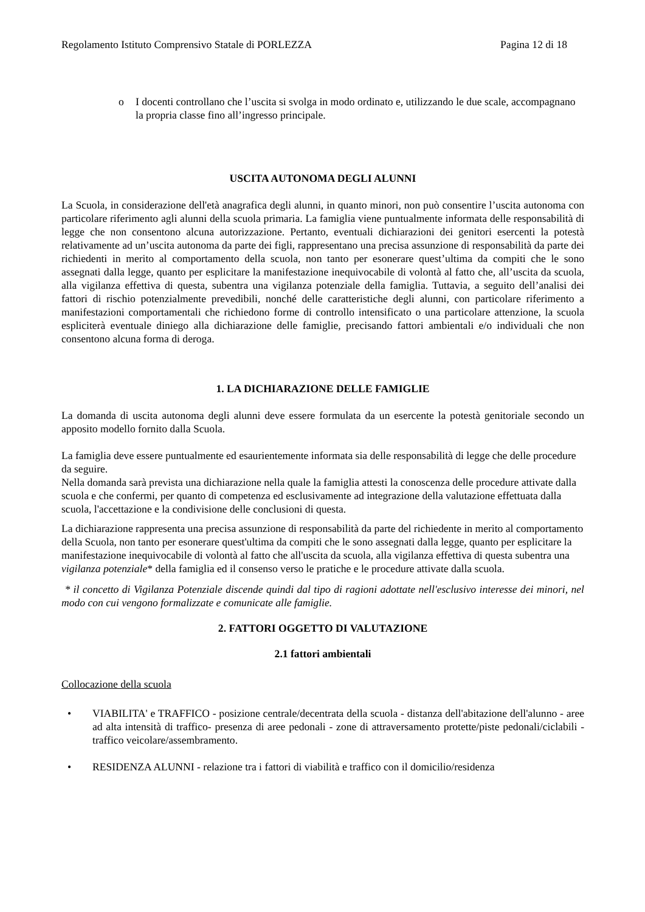Regolamento Istituto Comprensivo Statale di PORLEZZA Pagina 12 di 18
o I docenti controllano che l’uscita si svolga in modo ordinato e, utilizzando le due scale, accompagnano la propria classe fino all’ingresso principale.
USCITA AUTONOMA DEGLI ALUNNI
La Scuola, in considerazione dell'età anagrafica degli alunni, in quanto minori, non può consentire l’uscita autonoma con particolare riferimento agli alunni della scuola primaria. La famiglia viene puntualmente informata delle responsabilità di legge che non consentono alcuna autorizzazione. Pertanto, eventuali dichiarazioni dei genitori esercenti la potestà relativamente ad un’uscita autonoma da parte dei figli, rappresentano una precisa assunzione di responsabilità da parte dei richiedenti in merito al comportamento della scuola, non tanto per esonerare quest’ultima da compiti che le sono assegnati dalla legge, quanto per esplicitare la manifestazione inequivocabile di volontà al fatto che, all’uscita da scuola, alla vigilanza effettiva di questa, subentra una vigilanza potenziale della famiglia. Tuttavia, a seguito dell’analisi dei fattori di rischio potenzialmente prevedibili, nonché delle caratteristiche degli alunni, con particolare riferimento a manifestazioni comportamentali che richiedono forme di controllo intensificato o una particolare attenzione, la scuola espliciterà eventuale diniego alla dichiarazione delle famiglie, precisando fattori ambientali e/o individuali che non consentono alcuna forma di deroga.
1. LA DICHIARAZIONE DELLE FAMIGLIE
La domanda di uscita autonoma degli alunni deve essere formulata da un esercente la potestà genitoriale secondo un apposito modello fornito dalla Scuola.
La famiglia deve essere puntualmente ed esaurientemente informata sia delle responsabilità di legge che delle procedure da seguire.
Nella domanda sarà prevista una dichiarazione nella quale la famiglia attesti la conoscenza delle procedure attivate dalla scuola e che confermi, per quanto di competenza ed esclusivamente ad integrazione della valutazione effettuata dalla scuola, l'accettazione e la condivisione delle conclusioni di questa.
La dichiarazione rappresenta una precisa assunzione di responsabilità da parte del richiedente in merito al comportamento della Scuola, non tanto per esonerare quest'ultima da compiti che le sono assegnati dalla legge, quanto per esplicitare la manifestazione inequivocabile di volontà al fatto che all'uscita da scuola, alla vigilanza effettiva di questa subentra una vigilanza potenziale* della famiglia ed il consenso verso le pratiche e le procedure attivate dalla scuola.
* il concetto di Vigilanza Potenziale discende quindi dal tipo di ragioni adottate nell'esclusivo interesse dei minori, nel modo con cui vengono formalizzate e comunicate alle famiglie.
2. FATTORI OGGETTO DI VALUTAZIONE
2.1 fattori ambientali
Collocazione della scuola
• VIABILITA' e TRAFFICO - posizione centrale/decentrata della scuola - distanza dell'abitazione dell'alunno - aree ad alta intensità di traffico- presenza di aree pedonali - zone di attraversamento protette/piste pedonali/ciclabili - traffico veicolare/assembramento.
• RESIDENZA ALUNNI - relazione tra i fattori di viabilità e traffico con il domicilio/residenza